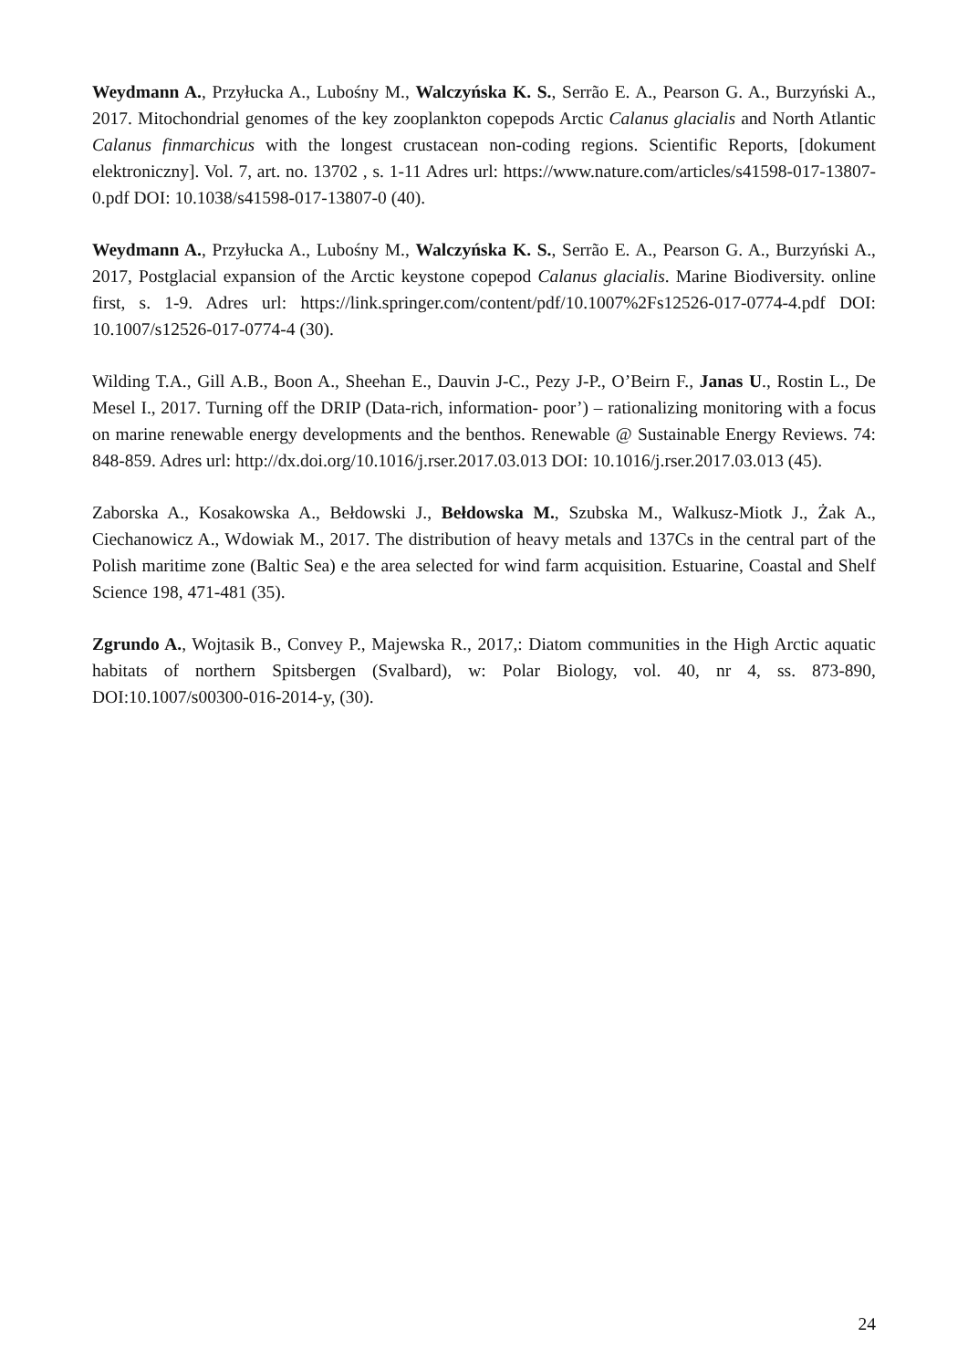Weydmann A., Przyłucka A., Lubośny M., Walczyńska K. S., Serrão E. A., Pearson G. A., Burzyński A., 2017. Mitochondrial genomes of the key zooplankton copepods Arctic Calanus glacialis and North Atlantic Calanus finmarchicus with the longest crustacean non-coding regions. Scientific Reports, [dokument elektroniczny]. Vol. 7, art. no. 13702 , s. 1-11 Adres url: https://www.nature.com/articles/s41598-017-13807-0.pdf DOI: 10.1038/s41598-017-13807-0 (40).
Weydmann A., Przyłucka A., Lubośny M., Walczyńska K. S., Serrão E. A., Pearson G. A., Burzyński A., 2017, Postglacial expansion of the Arctic keystone copepod Calanus glacialis. Marine Biodiversity. online first, s. 1-9. Adres url: https://link.springer.com/content/pdf/10.1007%2Fs12526-017-0774-4.pdf DOI: 10.1007/s12526-017-0774-4 (30).
Wilding T.A., Gill A.B., Boon A., Sheehan E., Dauvin J-C., Pezy J-P., O’Beirn F., Janas U., Rostin L., De Mesel I., 2017. Turning off the DRIP (Data-rich, information- poor’) – rationalizing monitoring with a focus on marine renewable energy developments and the benthos. Renewable @ Sustainable Energy Reviews. 74: 848-859. Adres url: http://dx.doi.org/10.1016/j.rser.2017.03.013 DOI: 10.1016/j.rser.2017.03.013 (45).
Zaborska A., Kosakowska A., Bełdowski J., Bełdowska M., Szubska M., Walkusz-Miotk J., Żak A., Ciechanowicz A., Wdowiak M., 2017. The distribution of heavy metals and 137Cs in the central part of the Polish maritime zone (Baltic Sea) e the area selected for wind farm acquisition. Estuarine, Coastal and Shelf Science 198, 471-481 (35).
Zgrundo A., Wojtasik B., Convey P., Majewska R., 2017,: Diatom communities in the High Arctic aquatic habitats of northern Spitsbergen (Svalbard), w: Polar Biology, vol. 40, nr 4, ss. 873-890, DOI:10.1007/s00300-016-2014-y, (30).
24